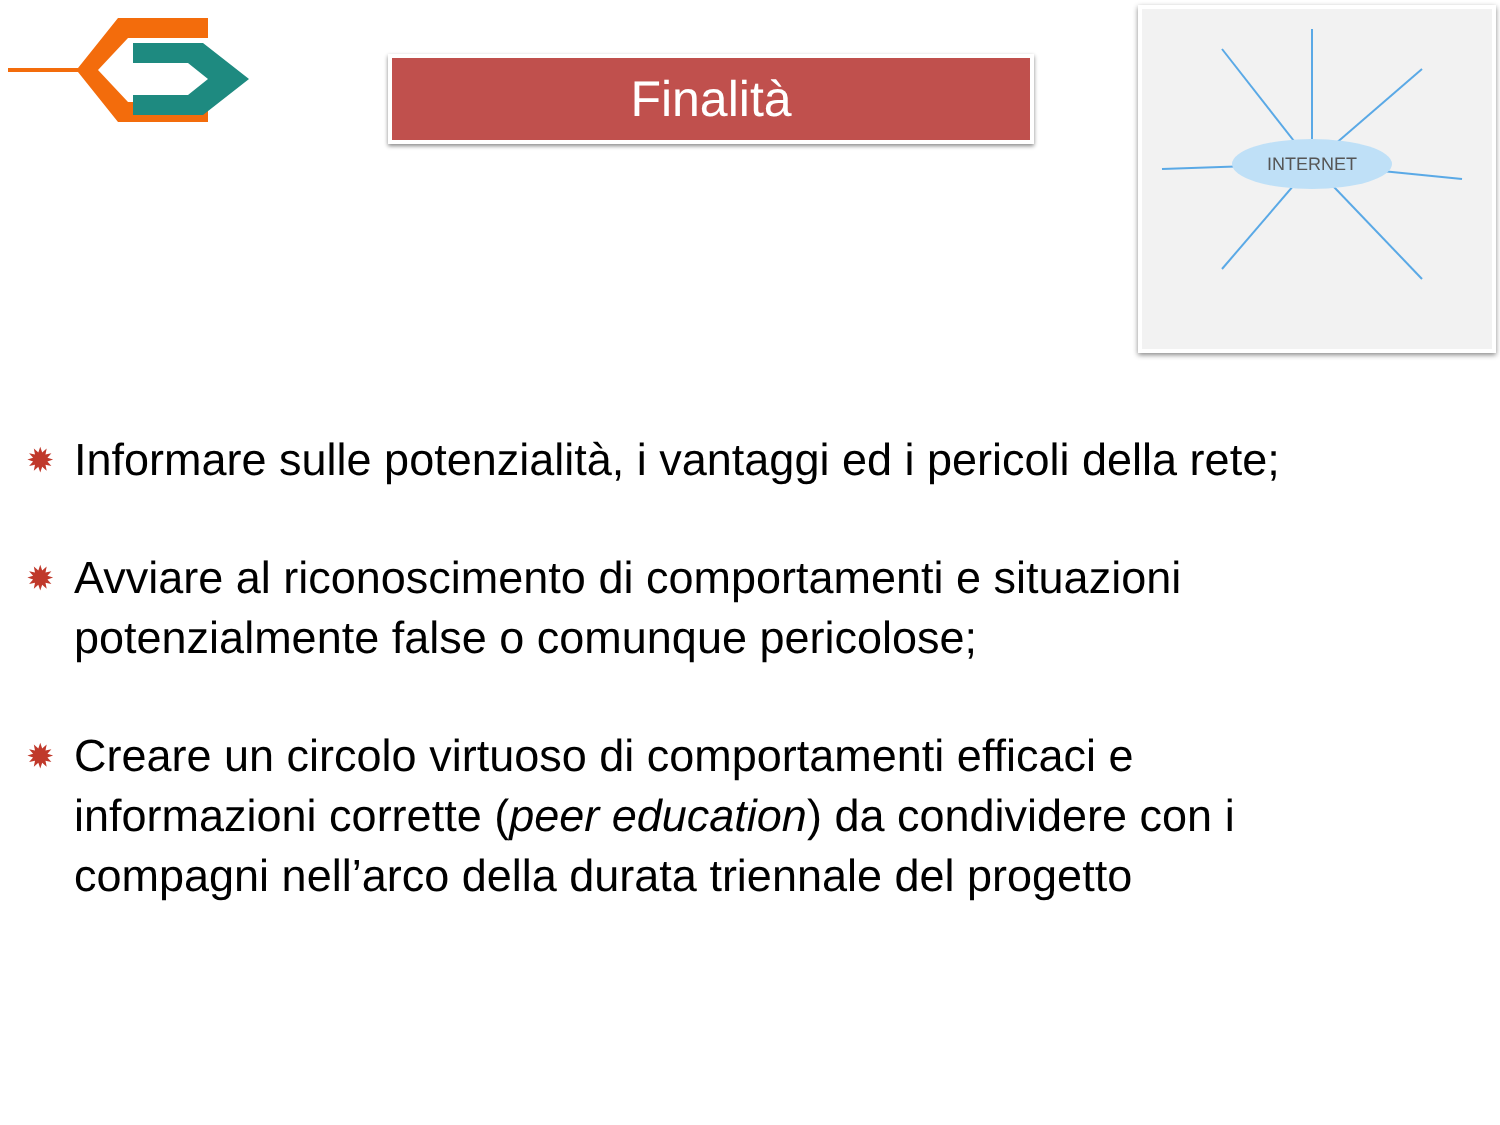Finalità
INTERNET
✹
Informare sulle potenzialità, i vantaggi ed i pericoli della rete;
✹
Avviare al riconoscimento di comportamenti e situazioni potenzialmente false o comunque pericolose;
✹
Creare un circolo virtuoso di comportamenti efficaci e informazioni corrette (peer education) da condividere con i compagni nell’arco della durata triennale del progetto